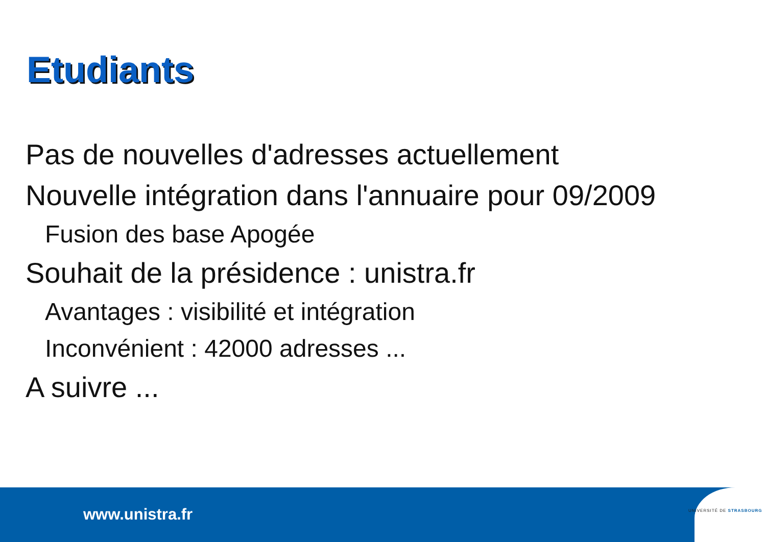Etudiants
Pas de nouvelles d'adresses actuellement
Nouvelle intégration dans l'annuaire pour 09/2009
Fusion des base Apogée
Souhait de la présidence : unistra.fr
Avantages : visibilité et intégration
Inconvénient : 42000 adresses ...
A suivre ...
www.unistra.fr UNIVERSITÉ DE STRASBOURG